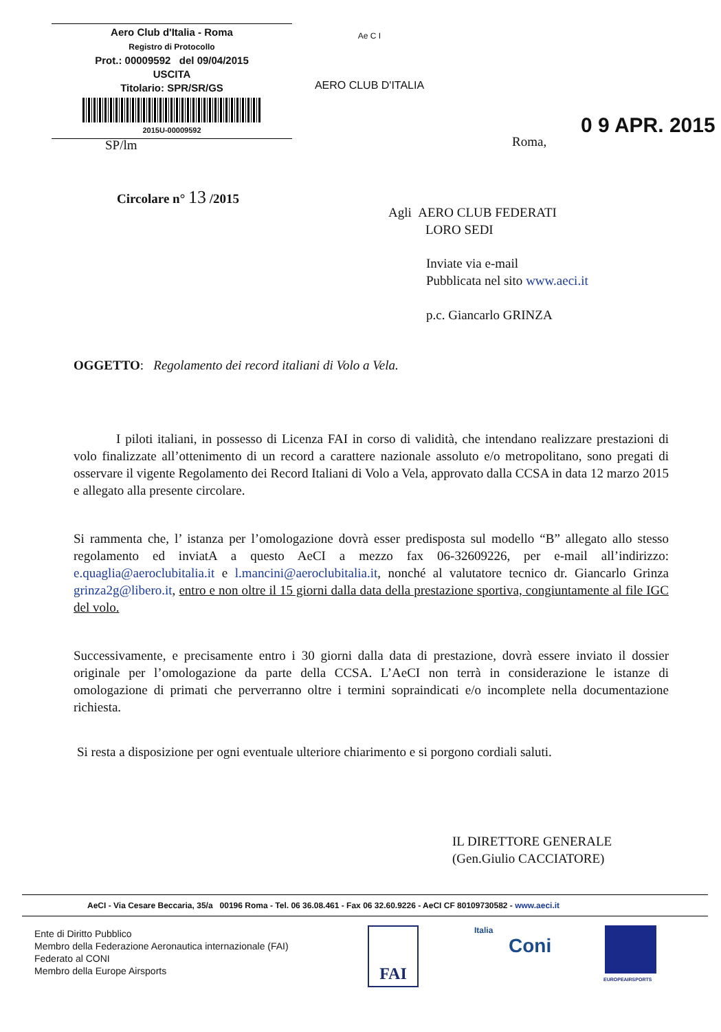Aero Club d'Italia - Roma
Registro di Protocollo
Prot.: 00009592 del 09/04/2015
USCITA
Titolario: SPR/SR/GS
2015U-00009592
Ae C I
AERO CLUB D'ITALIA
SP/lm Roma,
0 9 APR. 2015
Circolare n° 13 /2015
Agli AERO CLUB FEDERATI
LORO SEDI
Inviate via e-mail
Pubblicata nel sito www.aeci.it
p.c. Giancarlo GRINZA
OGGETTO: Regolamento dei record italiani di Volo a Vela.
I piloti italiani, in possesso di Licenza FAI in corso di validità, che intendano realizzare prestazioni di volo finalizzate all’ottenimento di un record a carattere nazionale assoluto e/o metropolitano, sono pregati di osservare il vigente Regolamento dei Record Italiani di Volo a Vela, approvato dalla CCSA in data 12 marzo 2015 e allegato alla presente circolare.
Si rammenta che, l’ istanza per l’omologazione dovrà esser predisposta sul modello “B” allegato allo stesso regolamento ed inviatA a questo AeCI a mezzo fax 06-32609226, per e-mail all’indirizzo: e.quaglia@aeroclubitalia.it e l.mancini@aeroclubitalia.it, nonché al valutatore tecnico dr. Giancarlo Grinza grinza2g@libero.it, entro e non oltre il 15 giorni dalla data della prestazione sportiva, congiuntamente al file IGC del volo.
Successivamente, e precisamente entro i 30 giorni dalla data di prestazione, dovrà essere inviato il dossier originale per l’omologazione da parte della CCSA. L’AeCI non terrà in considerazione le istanze di omologazione di primati che perverranno oltre i termini sopraindicati e/o incomplete nella documentazione richiesta.
Si resta a disposizione per ogni eventuale ulteriore chiarimento e si porgono cordiali saluti.
IL DIRETTORE GENERALE
(Gen.Giulio CACCIATORE)
AeCI - Via Cesare Beccaria, 35/a 00196 Roma - Tel. 06 36.08.461 - Fax 06 32.60.9226 - AeCI CF 80109730582 - www.aeci.it
Ente di Diritto Pubblico
Membro della Federazione Aeronautica internazionale (FAI)
Federato al CONI
Membro della Europe Airsports
FAI
Italia
Coni
EUROPEAIRSPORTS